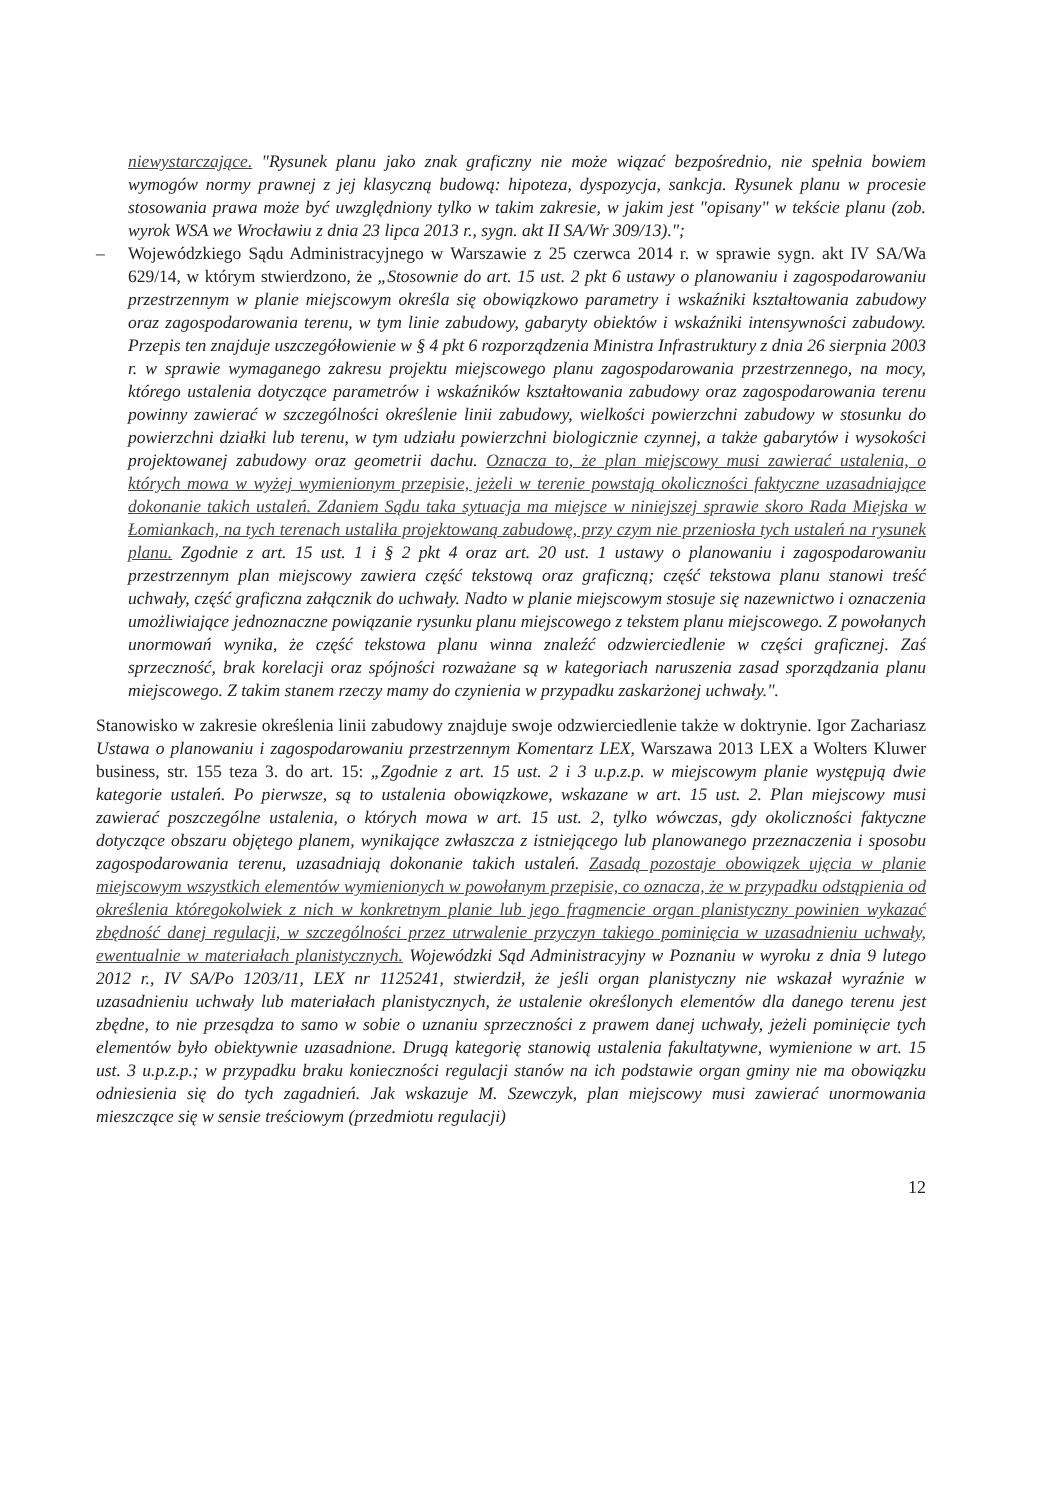niewystarczające. "Rysunek planu jako znak graficzny nie może wiązać bezpośrednio, nie spełnia bowiem wymogów normy prawnej z jej klasyczną budową: hipoteza, dyspozycja, sankcja. Rysunek planu w procesie stosowania prawa może być uwzględniony tylko w takim zakresie, w jakim jest "opisany" w tekście planu (zob. wyrok WSA we Wrocławiu z dnia 23 lipca 2013 r., sygn. akt II SA/Wr 309/13).";
– Wojewódzkiego Sądu Administracyjnego w Warszawie z 25 czerwca 2014 r. w sprawie sygn. akt IV SA/Wa 629/14, w którym stwierdzono, że „Stosownie do art. 15 ust. 2 pkt 6 ustawy o planowaniu i zagospodarowaniu przestrzennym w planie miejscowym określa się obowiązkowo parametry i wskaźniki kształtowania zabudowy oraz zagospodarowania terenu, w tym linie zabudowy, gabaryty obiektów i wskaźniki intensywności zabudowy. Przepis ten znajduje uszczegółowienie w § 4 pkt 6 rozporządzenia Ministra Infrastruktury z dnia 26 sierpnia 2003 r. w sprawie wymaganego zakresu projektu miejscowego planu zagospodarowania przestrzennego, na mocy, którego ustalenia dotyczące parametrów i wskaźników kształtowania zabudowy oraz zagospodarowania terenu powinny zawierać w szczególności określenie linii zabudowy, wielkości powierzchni zabudowy w stosunku do powierzchni działki lub terenu, w tym udziału powierzchni biologicznie czynnej, a także gabarytów i wysokości projektowanej zabudowy oraz geometrii dachu. Oznacza to, że plan miejscowy musi zawierać ustalenia, o których mowa w wyżej wymienionym przepisie, jeżeli w terenie powstają okoliczności faktyczne uzasadniające dokonanie takich ustaleń. Zdaniem Sądu taka sytuacja ma miejsce w niniejszej sprawie skoro Rada Miejska w Łomiankach, na tych terenach ustaliła projektowaną zabudowę, przy czym nie przeniosła tych ustaleń na rysunek planu. Zgodnie z art. 15 ust. 1 i § 2 pkt 4 oraz art. 20 ust. 1 ustawy o planowaniu i zagospodarowaniu przestrzennym plan miejscowy zawiera część tekstową oraz graficzną; część tekstowa planu stanowi treść uchwały, część graficzna załącznik do uchwały. Nadto w planie miejscowym stosuje się nazewnictwo i oznaczenia umożliwiające jednoznaczne powiązanie rysunku planu miejscowego z tekstem planu miejscowego. Z powołanych unormowań wynika, że część tekstowa planu winna znaleźć odzwierciedlenie w części graficznej. Zaś sprzeczność, brak korelacji oraz spójności rozważane są w kategoriach naruszenia zasad sporządzania planu miejscowego. Z takim stanem rzeczy mamy do czynienia w przypadku zaskarżonej uchwały.".
Stanowisko w zakresie określenia linii zabudowy znajduje swoje odzwierciedlenie także w doktrynie. Igor Zachariasz Ustawa o planowaniu i zagospodarowaniu przestrzennym Komentarz LEX, Warszawa 2013 LEX a Wolters Kluwer business, str. 155 teza 3. do art. 15: „Zgodnie z art. 15 ust. 2 i 3 u.p.z.p. w miejscowym planie występują dwie kategorie ustaleń. Po pierwsze, są to ustalenia obowiązkowe, wskazane w art. 15 ust. 2. Plan miejscowy musi zawierać poszczególne ustalenia, o których mowa w art. 15 ust. 2, tylko wówczas, gdy okoliczności faktyczne dotyczące obszaru objętego planem, wynikające zwłaszcza z istniejącego lub planowanego przeznaczenia i sposobu zagospodarowania terenu, uzasadniają dokonanie takich ustaleń. Zasadą pozostaje obowiązek ujęcia w planie miejscowym wszystkich elementów wymienionych w powołanym przepisie, co oznacza, że w przypadku odstąpienia od określenia któregokolwiek z nich w konkretnym planie lub jego fragmencie organ planistyczny powinien wykazać zbędność danej regulacji, w szczególności przez utrwalenie przyczyn takiego pominięcia w uzasadnieniu uchwały, ewentualnie w materiałach planistycznych. Wojewódzki Sąd Administracyjny w Poznaniu w wyroku z dnia 9 lutego 2012 r., IV SA/Po 1203/11, LEX nr 1125241, stwierdził, że jeśli organ planistyczny nie wskazał wyraźnie w uzasadnieniu uchwały lub materiałach planistycznych, że ustalenie określonych elementów dla danego terenu jest zbędne, to nie przesądza to samo w sobie o uznaniu sprzeczności z prawem danej uchwały, jeżeli pominięcie tych elementów było obiektywnie uzasadnione. Drugą kategorię stanowią ustalenia fakultatywne, wymienione w art. 15 ust. 3 u.p.z.p.; w przypadku braku konieczności regulacji stanów na ich podstawie organ gminy nie ma obowiązku odniesienia się do tych zagadnień. Jak wskazuje M. Szewczyk, plan miejscowy musi zawierać unormowania mieszczące się w sensie treściowym (przedmiotu regulacji)
12